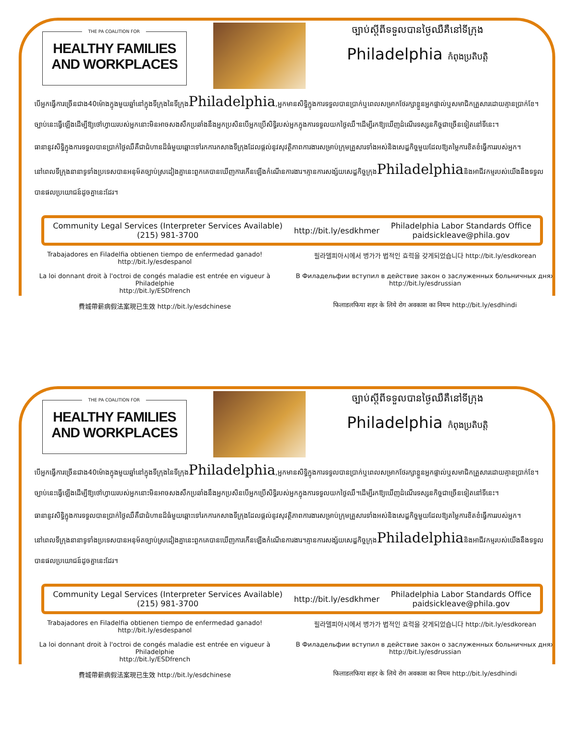THE PA COALITION FOR
HEALTHY FAMILIES
AND WORKPLACES
ច្បាប់ស្តីពីទទួលបានថ្ងៃឈឺគឺនៅទីក្រុង
Philadelphia កំពុងប្រតិបត្តិ
បើអ្នកធ្វើការច្រើនជាង40ម៉ោងក្នុងមួយឆ្នាំនៅក្នុងទីក្រុងនៃទីក្រុងPhiladelphia,អ្នកមានសិទ្ធិក្នុងការទទួលបានប្រាក់ឬពេលសម្រាកថែរក្សាខ្លួនអ្នកផ្ទាល់ឬសមាជិកគ្រួសារដោយគ្មានប្រាក់ខែ។ច្បាប់នេះធ្វើឡើងដើម្បីឱ្យថៅហ្វាយរបស់អ្នកនោះមិនអាចសងសឹកប្រឆាំងនឹងអ្នកប្រសិនបើអ្នកប្រើសិទ្ធិរបស់អ្នកក្នុងការទទួលយកថ្ងៃឈឺ។ដើម្បីរកឱ្យឃើញដំណើរទស្សនកិច្ចជាច្រើនទៀតនៅទីនេះ។
ធានានូវសិទ្ធិក្នុងការទទួលបានប្រាក់ថ្ងៃឈឺគឺជាជំហានដ៏ធំមួយឆ្ពោះទៅរកការកសាងទីក្រុងដែលផ្តល់នូវសុវត្ថិភាពការងារសម្រាប់ក្រុមគ្រួសារទាំងអស់និងសេដ្ឋកិច្ចមួយដែលឱ្យតម្លៃការខិតខំធ្វើការរបស់អ្នក។
នៅពេលទីក្រុងនានាទូទាំងប្រទេសបានអនុម័តច្បាប់ស្រដៀងគ្នានេះពួកគេបានឃើញការកើនឡើងកំណើនការងារ។គ្មានការសង្ស័យសេដ្ឋកិច្ចក្រុងPhiladelphiaនិងអាជីវកម្មរបស់យើងនឹងទទួលបានផលប្រយោជន៍ដូចគ្នានេះដែរ។
Community Legal Services (Interpreter Services Available)
(215) 981-3700
http://bit.ly/esdkhmer
Philadelphia Labor Standards Office
paidsickleave@phila.gov
Trabajadores en Filadelfia obtienen tiempo de enfermedad ganado!
http://bit.ly/esdespanol
필라델피아시에서 병가가 법적인 효력을 갖게되었습니다 http://bit.ly/esdkorean
La loi donnant droit à l'octroi de congés maladie est entrée en vigueur à Philadelphie
http://bit.ly/ESDfrench
В Филадельфии вступил в действие закон о заслуженных больничных днях
http://bit.ly/esdrussian
費城帶薪病假法案現已生效 http://bit.ly/esdchinese
फिलाडलफिया शहर के लिये रोग अवकाश का नियम http://bit.ly/esdhindi
THE PA COALITION FOR
HEALTHY FAMILIES
AND WORKPLACES
ច្បាប់ស្តីពីទទួលបានថ្ងៃឈឺគឺនៅទីក្រុង
Philadelphia កំពុងប្រតិបត្តិ
បើអ្នកធ្វើការច្រើនជាង40ម៉ោងក្នុងមួយឆ្នាំនៅក្នុងទីក្រុងនៃទីក្រុងPhiladelphia,អ្នកមានសិទ្ធិក្នុងការទទួលបានប្រាក់ឬពេលសម្រាកថែរក្សាខ្លួនអ្នកផ្ទាល់ឬសមាជិកគ្រួសារដោយគ្មានប្រាក់ខែ។ច្បាប់នេះធ្វើឡើងដើម្បីឱ្យថៅហ្វាយរបស់អ្នកនោះមិនអាចសងសឹកប្រឆាំងនឹងអ្នកប្រសិនបើអ្នកប្រើសិទ្ធិរបស់អ្នកក្នុងការទទួលយកថ្ងៃឈឺ។ដើម្បីរកឱ្យឃើញដំណើរទស្សនកិច្ចជាច្រើនទៀតនៅទីនេះ។
ធានានូវសិទ្ធិក្នុងការទទួលបានប្រាក់ថ្ងៃឈឺគឺជាជំហានដ៏ធំមួយឆ្ពោះទៅរកការកសាងទីក្រុងដែលផ្តល់នូវសុវត្ថិភាពការងារសម្រាប់ក្រុមគ្រួសារទាំងអស់និងសេដ្ឋកិច្ចមួយដែលឱ្យតម្លៃការខិតខំធ្វើការរបស់អ្នក។
នៅពេលទីក្រុងនានាទូទាំងប្រទេសបានអនុម័តច្បាប់ស្រដៀងគ្នានេះពួកគេបានឃើញការកើនឡើងកំណើនការងារ។គ្មានការសង្ស័យសេដ្ឋកិច្ចក្រុងPhiladelphiaនិងអាជីវកម្មរបស់យើងនឹងទទួលបានផលប្រយោជន៍ដូចគ្នានេះដែរ។
Community Legal Services (Interpreter Services Available)
(215) 981-3700
http://bit.ly/esdkhmer
Philadelphia Labor Standards Office
paidsickleave@phila.gov
Trabajadores en Filadelfia obtienen tiempo de enfermedad ganado!
http://bit.ly/esdespanol
필라델피아시에서 병가가 법적인 효력을 갖게되었습니다 http://bit.ly/esdkorean
La loi donnant droit à l'octroi de congés maladie est entrée en vigueur à Philadelphie
http://bit.ly/ESDfrench
В Филадельфии вступил в действие закон о заслуженных больничных днях
http://bit.ly/esdrussian
費城帶薪病假法案現已生效 http://bit.ly/esdchinese
फिलाडलफिया शहर के लिये रोग अवकाश का नियम http://bit.ly/esdhindi